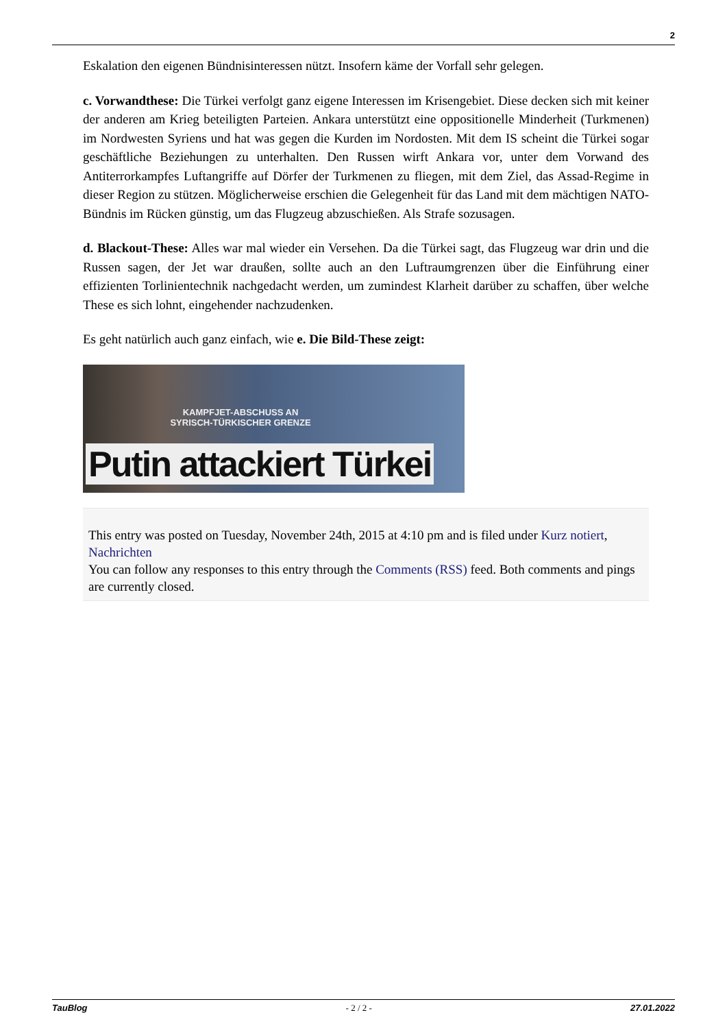2
Eskalation den eigenen Bündnisinteressen nützt. Insofern käme der Vorfall sehr gelegen.
c. Vorwandthese: Die Türkei verfolgt ganz eigene Interessen im Krisengebiet. Diese decken sich mit keiner der anderen am Krieg beteiligten Parteien. Ankara unterstützt eine oppositionelle Minderheit (Turkmenen) im Nordwesten Syriens und hat was gegen die Kurden im Nordosten. Mit dem IS scheint die Türkei sogar geschäftliche Beziehungen zu unterhalten. Den Russen wirft Ankara vor, unter dem Vorwand des Antiterrorkampfes Luftangriffe auf Dörfer der Turkmenen zu fliegen, mit dem Ziel, das Assad-Regime in dieser Region zu stützen. Möglicherweise erschien die Gelegenheit für das Land mit dem mächtigen NATO-Bündnis im Rücken günstig, um das Flugzeug abzuschießen. Als Strafe sozusagen.
d. Blackout-These: Alles war mal wieder ein Versehen. Da die Türkei sagt, das Flugzeug war drin und die Russen sagen, der Jet war draußen, sollte auch an den Luftraumgrenzen über die Einführung einer effizienten Torlinientechnik nachgedacht werden, um zumindest Klarheit darüber zu schaffen, über welche These es sich lohnt, eingehender nachzudenken.
Es geht natürlich auch ganz einfach, wie e. Die Bild-These zeigt:
KAMPFJET-ABSCHUSS AN SYRISCH-TÜRKISCHER GRENZE
Putin attackiert Türkei
This entry was posted on Tuesday, November 24th, 2015 at 4:10 pm and is filed under Kurz notiert, Nachrichten
You can follow any responses to this entry through the Comments (RSS) feed. Both comments and pings are currently closed.
TauBlog - 2 / 2 - 27.01.2022